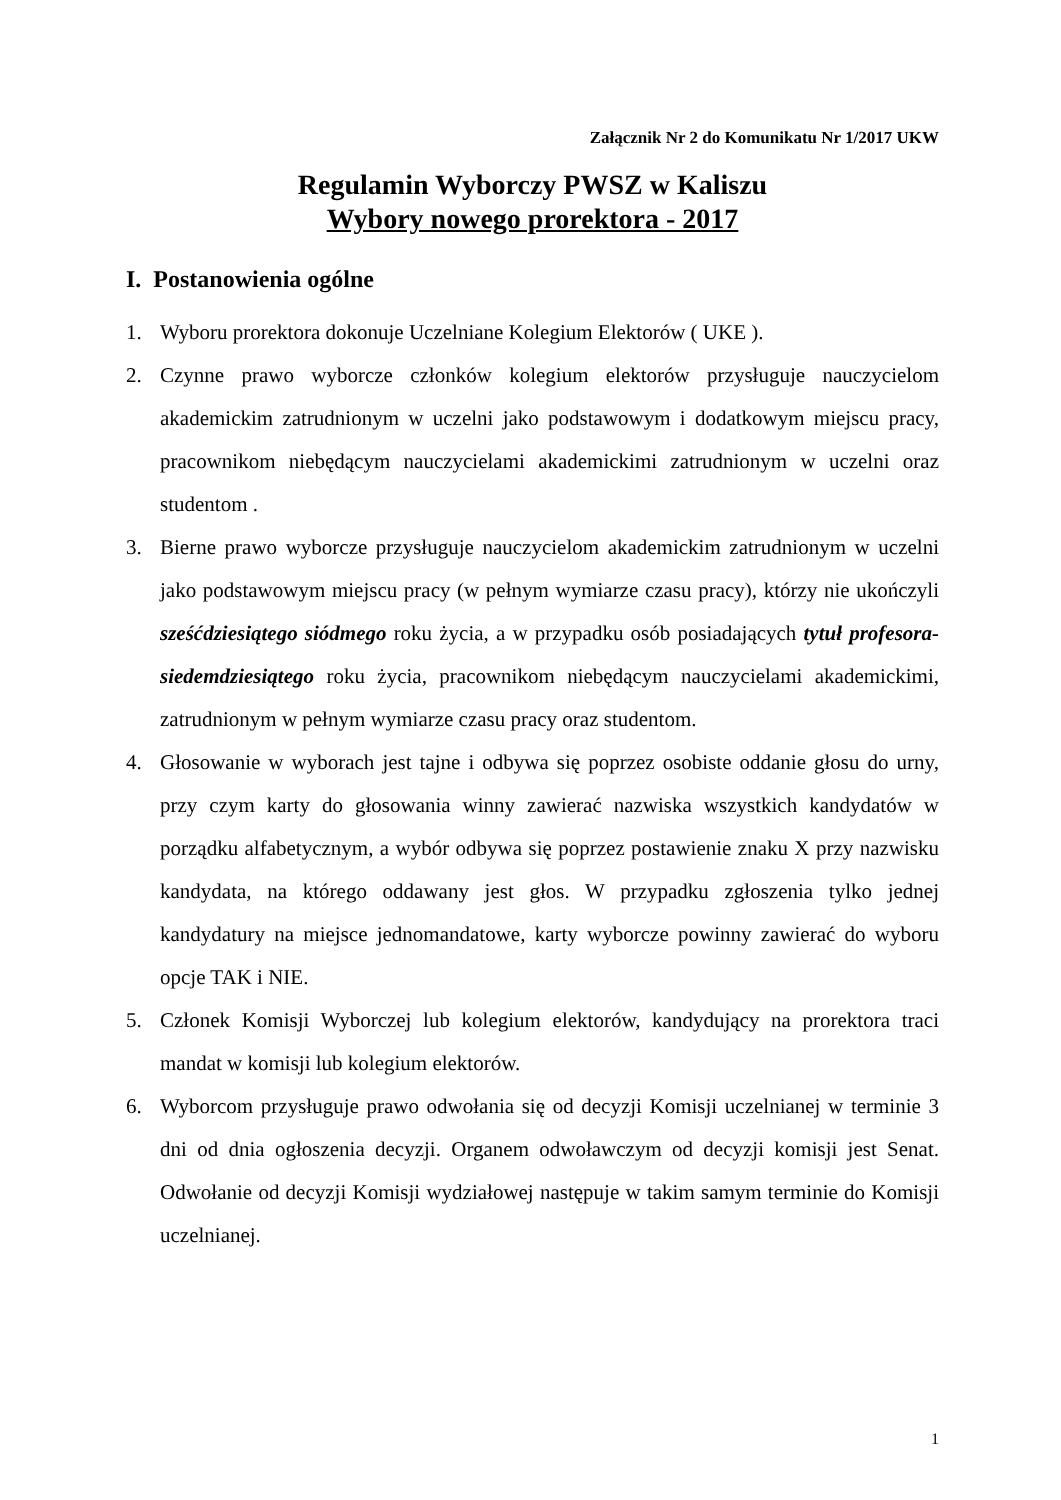Załącznik Nr 2 do Komunikatu Nr 1/2017 UKW
Regulamin Wyborczy PWSZ w Kaliszu
Wybory nowego prorektora - 2017
I. Postanowienia ogólne
1. Wyboru prorektora dokonuje Uczelniane Kolegium Elektorów ( UKE ).
2. Czynne prawo wyborcze członków kolegium elektorów przysługuje nauczycielom akademickim zatrudnionym w uczelni jako podstawowym i dodatkowym miejscu pracy, pracownikom niebędącym nauczycielami akademickimi zatrudnionym w uczelni oraz studentom .
3. Bierne prawo wyborcze przysługuje nauczycielom akademickim zatrudnionym w uczelni jako podstawowym miejscu pracy (w pełnym wymiarze czasu pracy), którzy nie ukończyli sześćdziesiątego siódmego roku życia, a w przypadku osób posiadających tytuł profesora- siedemdziesiątego roku życia, pracownikom niebędącym nauczycielami akademickimi, zatrudnionym w pełnym wymiarze czasu pracy oraz studentom.
4. Głosowanie w wyborach jest tajne i odbywa się poprzez osobiste oddanie głosu do urny, przy czym karty do głosowania winny zawierać nazwiska wszystkich kandydatów w porządku alfabetycznym, a wybór odbywa się poprzez postawienie znaku X przy nazwisku kandydata, na którego oddawany jest głos. W przypadku zgłoszenia tylko jednej kandydatury na miejsce jednomandatowe, karty wyborcze powinny zawierać do wyboru opcje TAK i NIE.
5. Członek Komisji Wyborczej lub kolegium elektorów, kandydujący na prorektora traci mandat w komisji lub kolegium elektorów.
6. Wyborcom przysługuje prawo odwołania się od decyzji Komisji uczelnianej w terminie 3 dni od dnia ogłoszenia decyzji. Organem odwoławczym od decyzji komisji jest Senat. Odwołanie od decyzji Komisji wydziałowej następuje w takim samym terminie do Komisji uczelnianej.
1